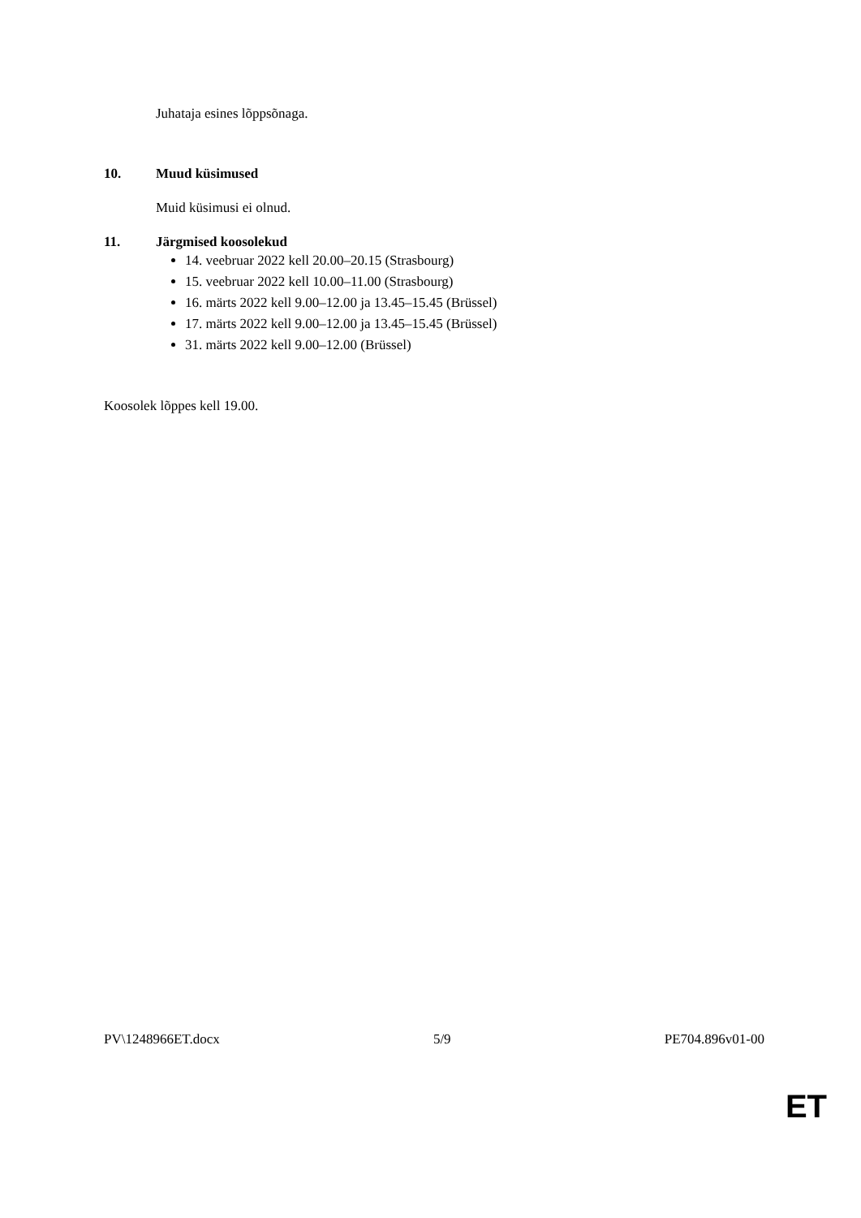Juhataja esines lõppsõnaga.
10. Muud küsimused
Muid küsimusi ei olnud.
11. Järgmised koosolekud
14. veebruar 2022 kell 20.00–20.15 (Strasbourg)
15. veebruar 2022 kell 10.00–11.00 (Strasbourg)
16. märts 2022 kell 9.00–12.00 ja 13.45–15.45 (Brüssel)
17. märts 2022 kell 9.00–12.00 ja 13.45–15.45 (Brüssel)
31. märts 2022 kell 9.00–12.00 (Brüssel)
Koosolek lõppes kell 19.00.
PV\1248966ET.docx 5/9 PE704.896v01-00
ET